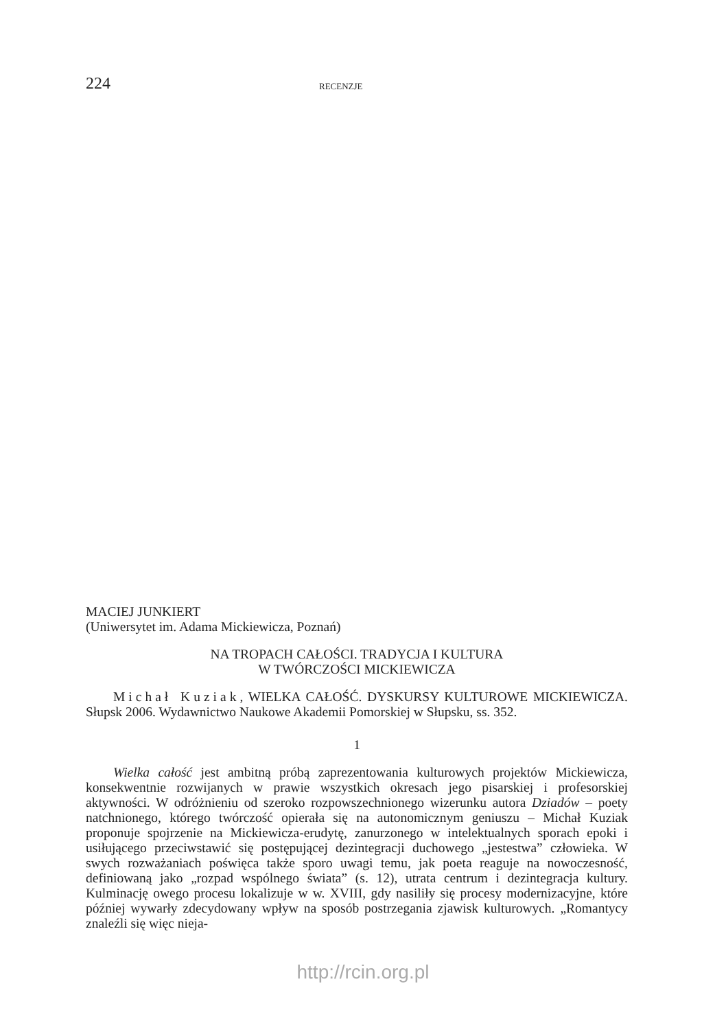224
RECENZJE
MACIEJ JUNKIERT
(Uniwersytet im. Adama Mickiewicza, Poznań)
NA TROPACH CAŁOŚCI. TRADYCJA I KULTURA
W TWÓRCZOŚCI MICKIEWICZA
Michał Kuziak, WIELKA CAŁOŚĆ. DYSKURSY KULTUROWE MICKIEWICZA. Słupsk 2006. Wydawnictwo Naukowe Akademii Pomorskiej w Słupsku, ss. 352.
1
Wielka całość jest ambitną próbą zaprezentowania kulturowych projektów Mickiewicza, konsekwentnie rozwijanych w prawie wszystkich okresach jego pisarskiej i profesorskiej aktywności. W odróżnieniu od szeroko rozpowszechnionego wizerunku autora Dziadów – poety natchnionego, którego twórczość opierała się na autonomicznym geniuszu – Michał Kuziak proponuje spojrzenie na Mickiewicza-erudytę, zanurzonego w intelektualnych sporach epoki i usiłującego przeciwstawić się postępującej dezintegracji duchowego „jestestwa” człowieka. W swych rozważaniach poświęca także sporo uwagi temu, jak poeta reaguje na nowoczesność, definiowaną jako „rozpad wspólnego świata” (s. 12), utrata centrum i dezintegracja kultury. Kulminację owego procesu lokalizuje w w. XVIII, gdy nasiliły się procesy modernizacyjne, które później wywarły zdecydowany wpływ na sposób postrzegania zjawisk kulturowych. „Romantycy znaleźli się więc nieja-
http://rcin.org.pl